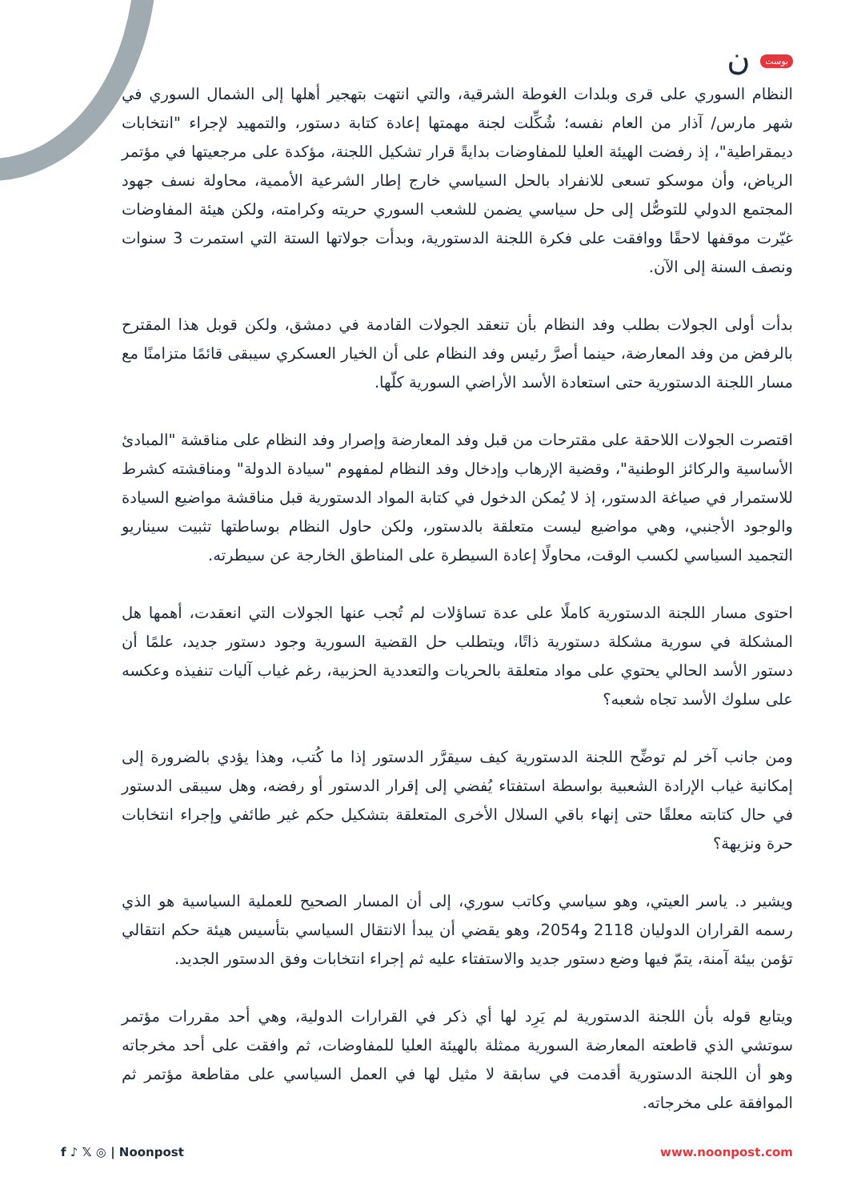بوست ن
النظام السوري على قرى وبلدات الغوطة الشرقية، والتي انتهت بتهجير أهلها إلى الشمال السوري في شهر مارس/ آذار من العام نفسه؛ شُكِّلت لجنة مهمتها إعادة كتابة دستور، والتمهيد لإجراء "انتخابات ديمقراطية"، إذ رفضت الهيئة العليا للمفاوضات بدايةً قرار تشكيل اللجنة، مؤكدة على مرجعيتها في مؤتمر الرياض، وأن موسكو تسعى للانفراد بالحل السياسي خارج إطار الشرعية الأممية، محاولة نسف جهود المجتمع الدولي للتوصُّل إلى حل سياسي يضمن للشعب السوري حريته وكرامته، ولكن هيئة المفاوضات غيّرت موقفها لاحقًا ووافقت على فكرة اللجنة الدستورية، وبدأت جولاتها الستة التي استمرت 3 سنوات ونصف السنة إلى الآن.
بدأت أولى الجولات بطلب وفد النظام بأن تنعقد الجولات القادمة في دمشق، ولكن قوبل هذا المقترح بالرفض من وفد المعارضة، حينما أصرَّ رئيس وفد النظام على أن الخيار العسكري سيبقى قائمًا متزامنًا مع مسار اللجنة الدستورية حتى استعادة الأسد الأراضي السورية كلّها.
اقتصرت الجولات اللاحقة على مقترحات من قبل وفد المعارضة وإصرار وفد النظام على مناقشة "المبادئ الأساسية والركائز الوطنية"، وقضية الإرهاب وإدخال وفد النظام لمفهوم "سيادة الدولة" ومناقشته كشرط للاستمرار في صياغة الدستور، إذ لا يُمكن الدخول في كتابة المواد الدستورية قبل مناقشة مواضيع السيادة والوجود الأجنبي، وهي مواضيع ليست متعلقة بالدستور، ولكن حاول النظام بوساطتها تثبيت سيناريو التجميد السياسي لكسب الوقت، محاولًا إعادة السيطرة على المناطق الخارجة عن سيطرته.
احتوى مسار اللجنة الدستورية كاملًا على عدة تساؤلات لم تُجب عنها الجولات التي انعقدت، أهمها هل المشكلة في سورية مشكلة دستورية ذاتًا، ويتطلب حل القضية السورية وجود دستور جديد، علمًا أن دستور الأسد الحالي يحتوي على مواد متعلقة بالحريات والتعددية الحزبية، رغم غياب آليات تنفيذه وعكسه على سلوك الأسد تجاه شعبه؟
ومن جانب آخر لم توضِّح اللجنة الدستورية كيف سيقرَّر الدستور إذا ما كُتب، وهذا يؤدي بالضرورة إلى إمكانية غياب الإرادة الشعبية بواسطة استفتاء يُفضي إلى إقرار الدستور أو رفضه، وهل سيبقى الدستور في حال كتابته معلقًا حتى إنهاء باقي السلال الأخرى المتعلقة بتشكيل حكم غير طائفي وإجراء انتخابات حرة ونزيهة؟
ويشير د. ياسر العيتي، وهو سياسي وكاتب سوري، إلى أن المسار الصحيح للعملية السياسية هو الذي رسمه القراران الدوليان 2118 و2054، وهو يقضي أن يبدأ الانتقال السياسي بتأسيس هيئة حكم انتقالي تؤمن بيئة آمنة، يتمّ فيها وضع دستور جديد والاستفتاء عليه ثم إجراء انتخابات وفق الدستور الجديد.
ويتابع قوله بأن اللجنة الدستورية لم يَرِد لها أي ذكر في القرارات الدولية، وهي أحد مقررات مؤتمر سوتشي الذي قاطعته المعارضة السورية ممثلة بالهيئة العليا للمفاوضات، ثم وافقت على أحد مخرجاته وهو أن اللجنة الدستورية أقدمت في سابقة لا مثيل لها في العمل السياسي على مقاطعة مؤتمر ثم الموافقة على مخرجاته.
f ♪ 𝕏 ◎ | Noonpost www.noonpost.com